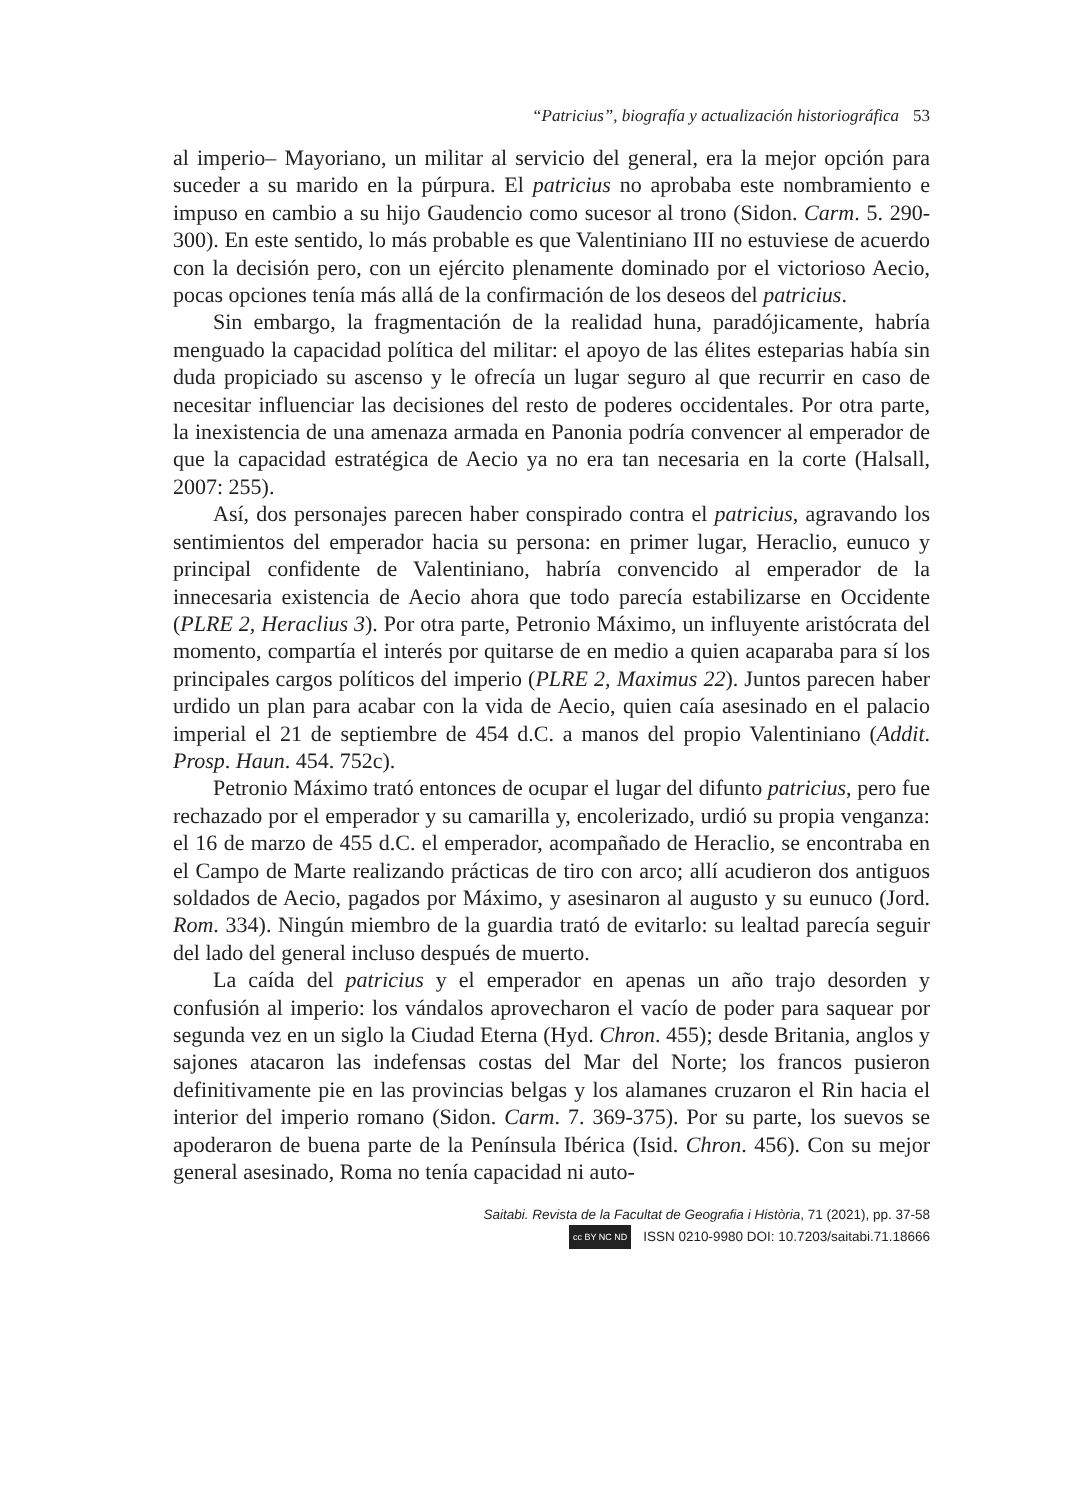“Patricius”, biografía y actualización historiográfica 53
al imperio– Mayoriano, un militar al servicio del general, era la mejor opción para suceder a su marido en la púrpura. El patricius no aprobaba este nombramiento e impuso en cambio a su hijo Gaudencio como sucesor al trono (Sidon. Carm. 5. 290-300). En este sentido, lo más probable es que Valentiniano III no estuviese de acuerdo con la decisión pero, con un ejército plenamente dominado por el victorioso Aecio, pocas opciones tenía más allá de la confirmación de los deseos del patricius.
Sin embargo, la fragmentación de la realidad huna, paradójicamente, habría menguado la capacidad política del militar: el apoyo de las élites esteparias había sin duda propiciado su ascenso y le ofrecía un lugar seguro al que recurrir en caso de necesitar influenciar las decisiones del resto de poderes occidentales. Por otra parte, la inexistencia de una amenaza armada en Panonia podría convencer al emperador de que la capacidad estratégica de Aecio ya no era tan necesaria en la corte (Halsall, 2007: 255).
Así, dos personajes parecen haber conspirado contra el patricius, agravando los sentimientos del emperador hacia su persona: en primer lugar, Heraclio, eunuco y principal confidente de Valentiniano, habría convencido al emperador de la innecesaria existencia de Aecio ahora que todo parecía estabilizarse en Occidente (PLRE 2, Heraclius 3). Por otra parte, Petronio Máximo, un influyente aristócrata del momento, compartía el interés por quitarse de en medio a quien acaparaba para sí los principales cargos políticos del imperio (PLRE 2, Maximus 22). Juntos parecen haber urdido un plan para acabar con la vida de Aecio, quien caía asesinado en el palacio imperial el 21 de septiembre de 454 d.C. a manos del propio Valentiniano (Addit. Prosp. Haun. 454. 752c).
Petronio Máximo trató entonces de ocupar el lugar del difunto patricius, pero fue rechazado por el emperador y su camarilla y, encolerizado, urdió su propia venganza: el 16 de marzo de 455 d.C. el emperador, acompañado de Heraclio, se encontraba en el Campo de Marte realizando prácticas de tiro con arco; allí acudieron dos antiguos soldados de Aecio, pagados por Máximo, y asesinaron al augusto y su eunuco (Jord. Rom. 334). Ningún miembro de la guardia trató de evitarlo: su lealtad parecía seguir del lado del general incluso después de muerto.
La caída del patricius y el emperador en apenas un año trajo desorden y confusión al imperio: los vándalos aprovecharon el vacío de poder para saquear por segunda vez en un siglo la Ciudad Eterna (Hyd. Chron. 455); desde Britania, anglos y sajones atacaron las indefensas costas del Mar del Norte; los francos pusieron definitivamente pie en las provincias belgas y los alamanes cruzaron el Rin hacia el interior del imperio romano (Sidon. Carm. 7. 369-375). Por su parte, los suevos se apoderaron de buena parte de la Península Ibérica (Isid. Chron. 456). Con su mejor general asesinado, Roma no tenía capacidad ni auto-
Saitabi. Revista de la Facultat de Geografia i Història, 71 (2021), pp. 37-58
cc BY NC ND ISSN 0210-9980 DOI: 10.7203/saitabi.71.18666